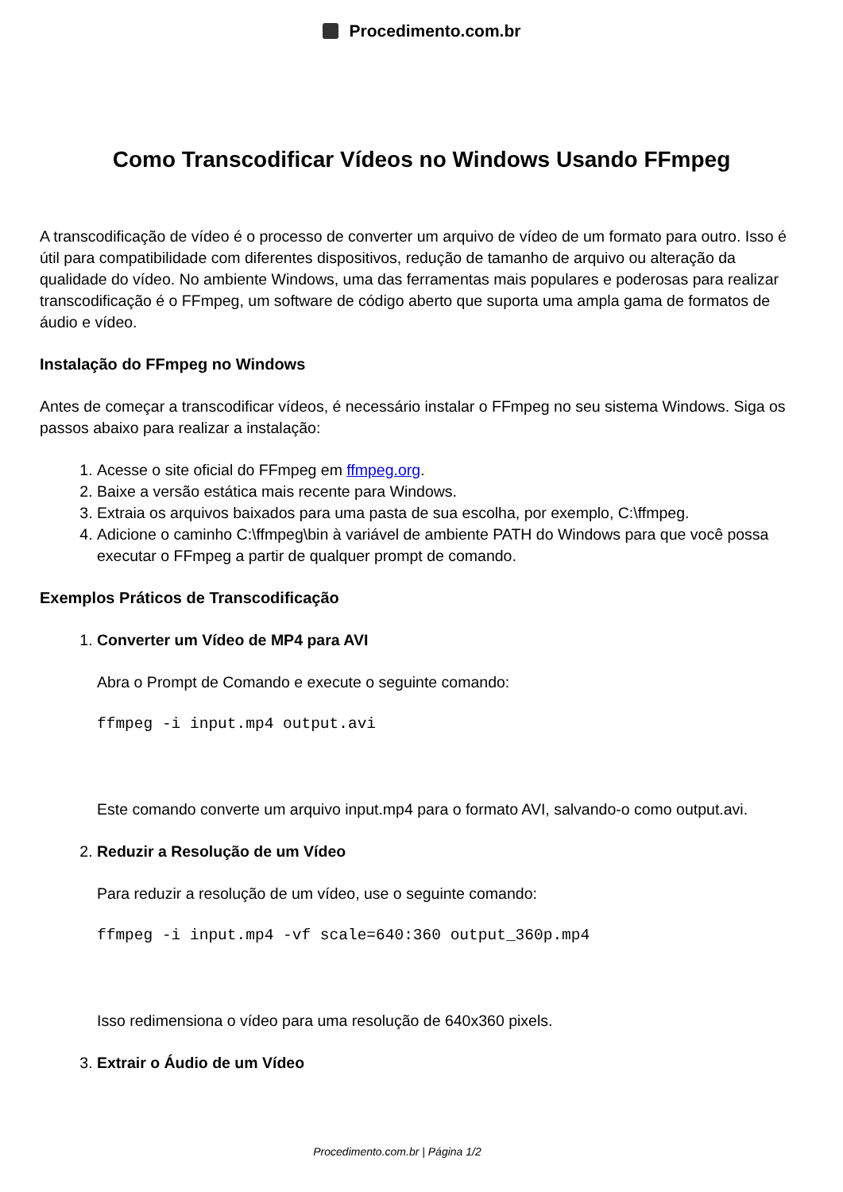Procedimento.com.br
Como Transcodificar Vídeos no Windows Usando FFmpeg
A transcodificação de vídeo é o processo de converter um arquivo de vídeo de um formato para outro. Isso é útil para compatibilidade com diferentes dispositivos, redução de tamanho de arquivo ou alteração da qualidade do vídeo. No ambiente Windows, uma das ferramentas mais populares e poderosas para realizar transcodificação é o FFmpeg, um software de código aberto que suporta uma ampla gama de formatos de áudio e vídeo.
Instalação do FFmpeg no Windows
Antes de começar a transcodificar vídeos, é necessário instalar o FFmpeg no seu sistema Windows. Siga os passos abaixo para realizar a instalação:
1. Acesse o site oficial do FFmpeg em ffmpeg.org.
2. Baixe a versão estática mais recente para Windows.
3. Extraia os arquivos baixados para uma pasta de sua escolha, por exemplo, C:\ffmpeg.
4. Adicione o caminho C:\ffmpeg\bin à variável de ambiente PATH do Windows para que você possa executar o FFmpeg a partir de qualquer prompt de comando.
Exemplos Práticos de Transcodificação
1. Converter um Vídeo de MP4 para AVI
Abra o Prompt de Comando e execute o seguinte comando:
ffmpeg -i input.mp4 output.avi
Este comando converte um arquivo input.mp4 para o formato AVI, salvando-o como output.avi.
2. Reduzir a Resolução de um Vídeo
Para reduzir a resolução de um vídeo, use o seguinte comando:
ffmpeg -i input.mp4 -vf scale=640:360 output_360p.mp4
Isso redimensiona o vídeo para uma resolução de 640x360 pixels.
3. Extrair o Áudio de um Vídeo
Procedimento.com.br | Página 1/2